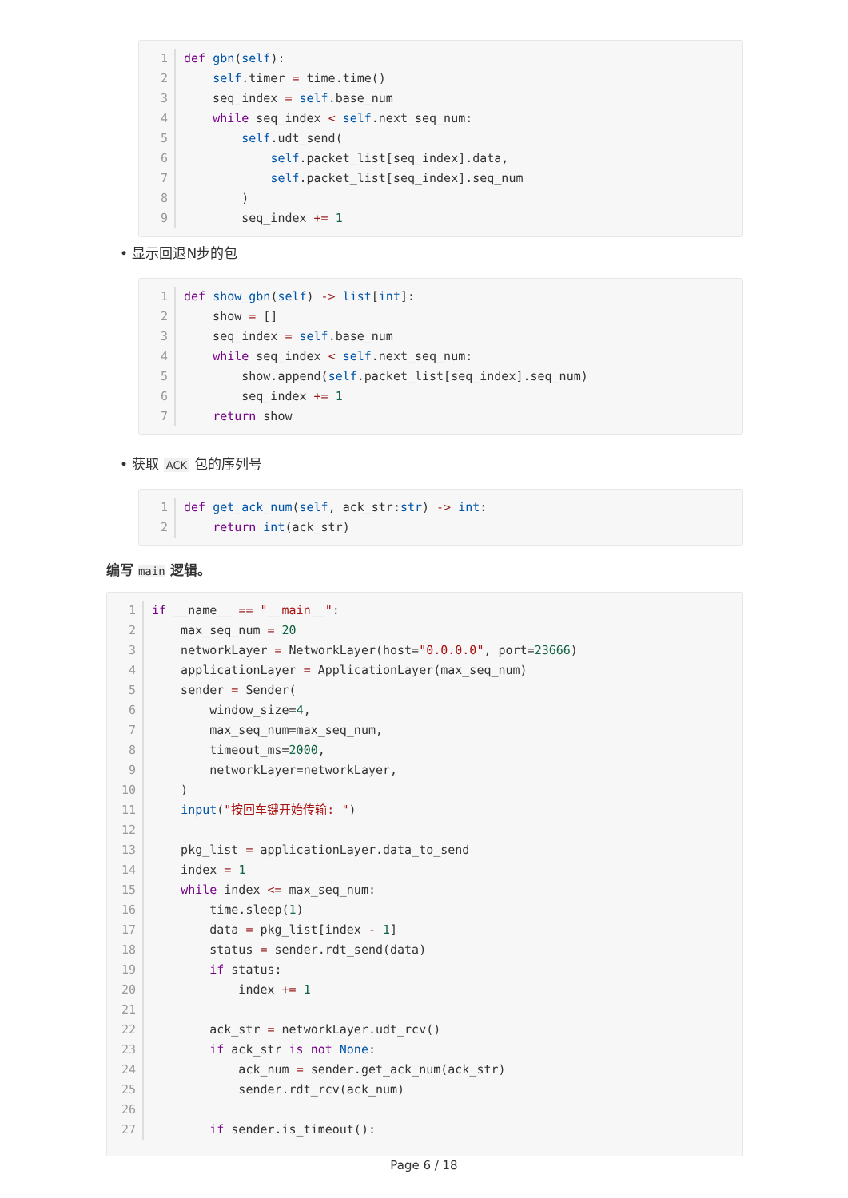1 def gbn(self):
2 self.timer = time.time()
3 seq_index = self.base_num
4 while seq_index < self.next_seq_num:
5 self.udt_send(
6 self.packet_list[seq_index].data,
7 self.packet_list[seq_index].seq_num
8 )
9 seq_index += 1
• 显示回退N步的包
1 def show_gbn(self) -> list[int]:
2 show = []
3 seq_index = self.base_num
4 while seq_index < self.next_seq_num:
5 show.append(self.packet_list[seq_index].seq_num)
6 seq_index += 1
7 return show
• 获取 ACK 包的序列号
1 def get_ack_num(self, ack_str:str) -> int:
2 return int(ack_str)
编写 main 逻辑。
1 if __name__ == "__main__":
2 max_seq_num = 20
3 networkLayer = NetworkLayer(host="0.0.0.0", port=23666)
4 applicationLayer = ApplicationLayer(max_seq_num)
5 sender = Sender(
6 window_size=4,
7 max_seq_num=max_seq_num,
8 timeout_ms=2000,
9 networkLayer=networkLayer,
10 )
11 input("按回车键开始传输: ")
12
13 pkg_list = applicationLayer.data_to_send
14 index = 1
15 while index <= max_seq_num:
16 time.sleep(1)
17 data = pkg_list[index - 1]
18 status = sender.rdt_send(data)
19 if status:
20 index += 1
21
22 ack_str = networkLayer.udt_rcv()
23 if ack_str is not None:
24 ack_num = sender.get_ack_num(ack_str)
25 sender.rdt_rcv(ack_num)
26
27 if sender.is_timeout():
Page 6 / 18